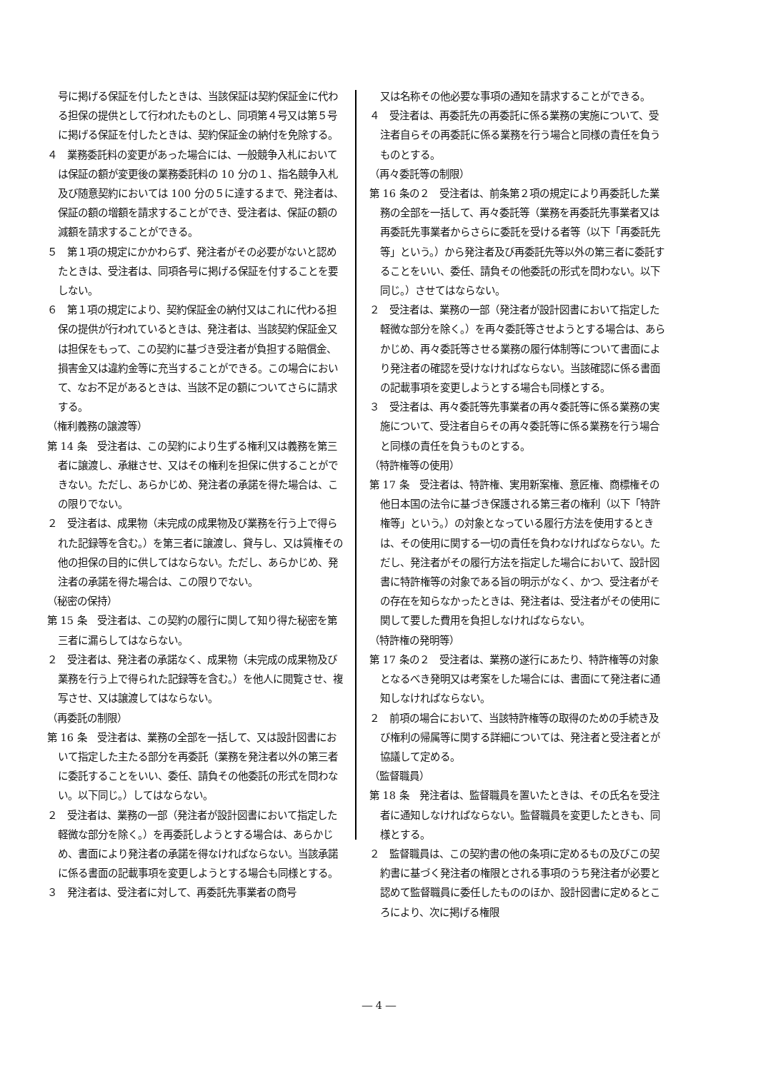号に掲げる保証を付したときは、当該保証は契約保証金に代わる担保の提供として行われたものとし、同項第４号又は第５号に掲げる保証を付したときは、契約保証金の納付を免除する。
４　業務委託料の変更があった場合には、一般競争入札においては保証の額が変更後の業務委託料の 10 分の１、指名競争入札及び随意契約においては 100 分の５に達するまで、発注者は、保証の額の増額を請求することができ、受注者は、保証の額の減額を請求することができる。
５　第１項の規定にかかわらず、発注者がその必要がないと認めたときは、受注者は、同項各号に掲げる保証を付することを要しない。
６　第１項の規定により、契約保証金の納付又はこれに代わる担保の提供が行われているときは、発注者は、当該契約保証金又は担保をもって、この契約に基づき受注者が負担する賠償金、損害金又は違約金等に充当することができる。この場合において、なお不足があるときは、当該不足の額についてさらに請求する。
（権利義務の譲渡等）
第 14 条　受注者は、この契約により生ずる権利又は義務を第三者に譲渡し、承継させ、又はその権利を担保に供することができない。ただし、あらかじめ、発注者の承諾を得た場合は、この限りでない。
２　受注者は、成果物（未完成の成果物及び業務を行う上で得られた記録等を含む。）を第三者に譲渡し、貸与し、又は質権その他の担保の目的に供してはならない。ただし、あらかじめ、発注者の承諾を得た場合は、この限りでない。
（秘密の保持）
第 15 条　受注者は、この契約の履行に関して知り得た秘密を第三者に漏らしてはならない。
２　受注者は、発注者の承諾なく、成果物（未完成の成果物及び業務を行う上で得られた記録等を含む。）を他人に閲覧させ、複写させ、又は譲渡してはならない。
（再委託の制限）
第 16 条　受注者は、業務の全部を一括して、又は設計図書において指定した主たる部分を再委託（業務を発注者以外の第三者に委託することをいい、委任、請負その他委託の形式を問わない。以下同じ。）してはならない。
２　受注者は、業務の一部（発注者が設計図書において指定した軽微な部分を除く。）を再委託しようとする場合は、あらかじめ、書面により発注者の承諾を得なければならない。当該承諾に係る書面の記載事項を変更しようとする場合も同様とする。
３　発注者は、受注者に対して、再委託先事業者の商号
又は名称その他必要な事項の通知を請求することができる。
４　受注者は、再委託先の再委託に係る業務の実施について、受注者自らその再委託に係る業務を行う場合と同様の責任を負うものとする。
（再々委託等の制限）
第 16 条の２　受注者は、前条第２項の規定により再委託した業務の全部を一括して、再々委託等（業務を再委託先事業者又は再委託先事業者からさらに委託を受ける者等（以下「再委託先等」という。）から発注者及び再委託先等以外の第三者に委託することをいい、委任、請負その他委託の形式を問わない。以下同じ。）させてはならない。
２　受注者は、業務の一部（発注者が設計図書において指定した軽微な部分を除く。）を再々委託等させようとする場合は、あらかじめ、再々委託等させる業務の履行体制等について書面により発注者の確認を受けなければならない。当該確認に係る書面の記載事項を変更しようとする場合も同様とする。
３　受注者は、再々委託等先事業者の再々委託等に係る業務の実施について、受注者自らその再々委託等に係る業務を行う場合と同様の責任を負うものとする。
（特許権等の使用）
第 17 条　受注者は、特許権、実用新案権、意匠権、商標権その他日本国の法令に基づき保護される第三者の権利（以下「特許権等」という。）の対象となっている履行方法を使用するときは、その使用に関する一切の責任を負わなければならない。ただし、発注者がその履行方法を指定した場合において、設計図書に特許権等の対象である旨の明示がなく、かつ、受注者がその存在を知らなかったときは、発注者は、受注者がその使用に関して要した費用を負担しなければならない。
（特許権の発明等）
第 17 条の２　受注者は、業務の遂行にあたり、特許権等の対象となるべき発明又は考案をした場合には、書面にて発注者に通知しなければならない。
２　前項の場合において、当該特許権等の取得のための手続き及び権利の帰属等に関する詳細については、発注者と受注者とが協議して定める。
（監督職員）
第 18 条　発注者は、監督職員を置いたときは、その氏名を受注者に通知しなければならない。監督職員を変更したときも、同様とする。
２　監督職員は、この契約書の他の条項に定めるもの及びこの契約書に基づく発注者の権限とされる事項のうち発注者が必要と認めて監督職員に委任したもののほか、設計図書に定めるところにより、次に掲げる権限
― 4 ―